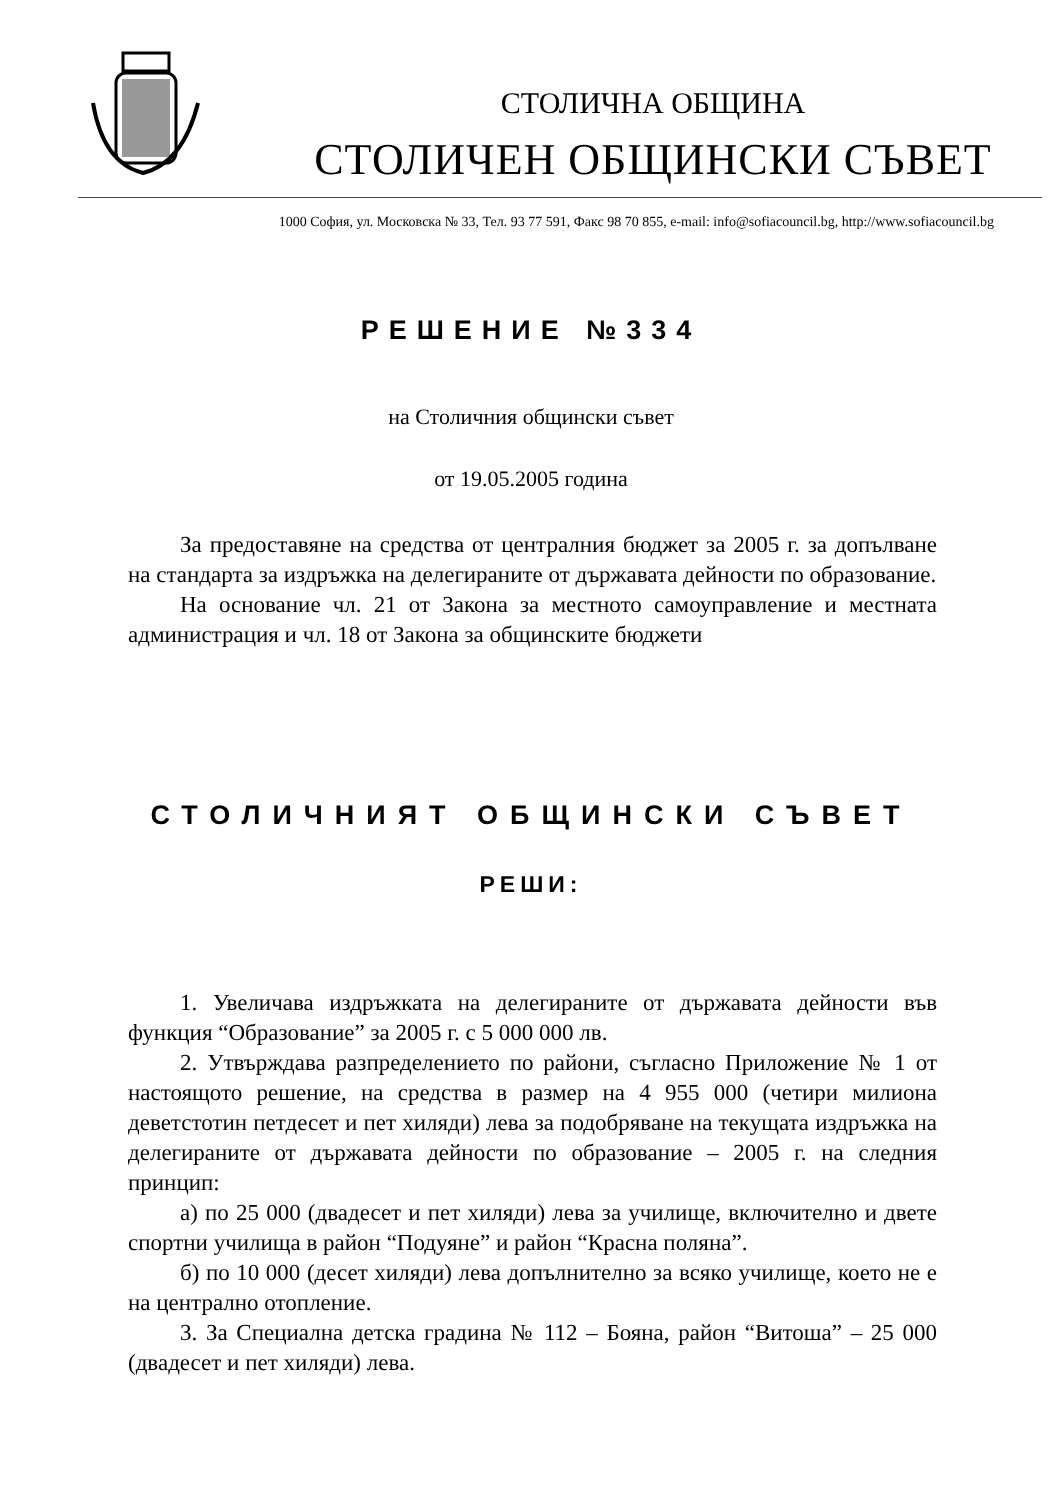СТОЛИЧНА ОБЩИНА
СТОЛИЧЕН ОБЩИНСКИ СЪВЕТ
1000 София, ул. Московска № 33, Тел. 93 77 591, Факс 98 70 855, e-mail: info@sofiacouncil.bg, http://www.sofiacouncil.bg
РЕШЕНИЕ №334
на Столичния общински съвет
от 19.05.2005 година
За предоставяне на средства от централния бюджет за 2005 г. за допълване на стандарта за издръжка на делегираните от държавата дейности по образование.
На основание чл. 21 от Закона за местното самоуправление и местната администрация и чл. 18 от Закона за общинските бюджети
СТОЛИЧНИЯТ ОБЩИНСКИ СЪВЕТ
РЕШИ:
1. Увеличава издръжката на делегираните от държавата дейности във функция “Образование” за 2005 г. с 5 000 000 лв.
2. Утвърждава разпределението по райони, съгласно Приложение № 1 от настоящото решение, на средства в размер на 4 955 000 (четири милиона деветстотин петдесет и пет хиляди) лева за подобряване на текущата издръжка на делегираните от държавата дейности по образование – 2005 г. на следния принцип:
а) по 25 000 (двадесет и пет хиляди) лева за училище, включително и двете спортни училища в район “Подуяне” и район “Красна поляна”.
б) по 10 000 (десет хиляди) лева допълнително за всяко училище, което не е на централно отопление.
3. За Специална детска градина № 112 – Бояна, район “Витоша” – 25 000 (двадесет и пет хиляди) лева.